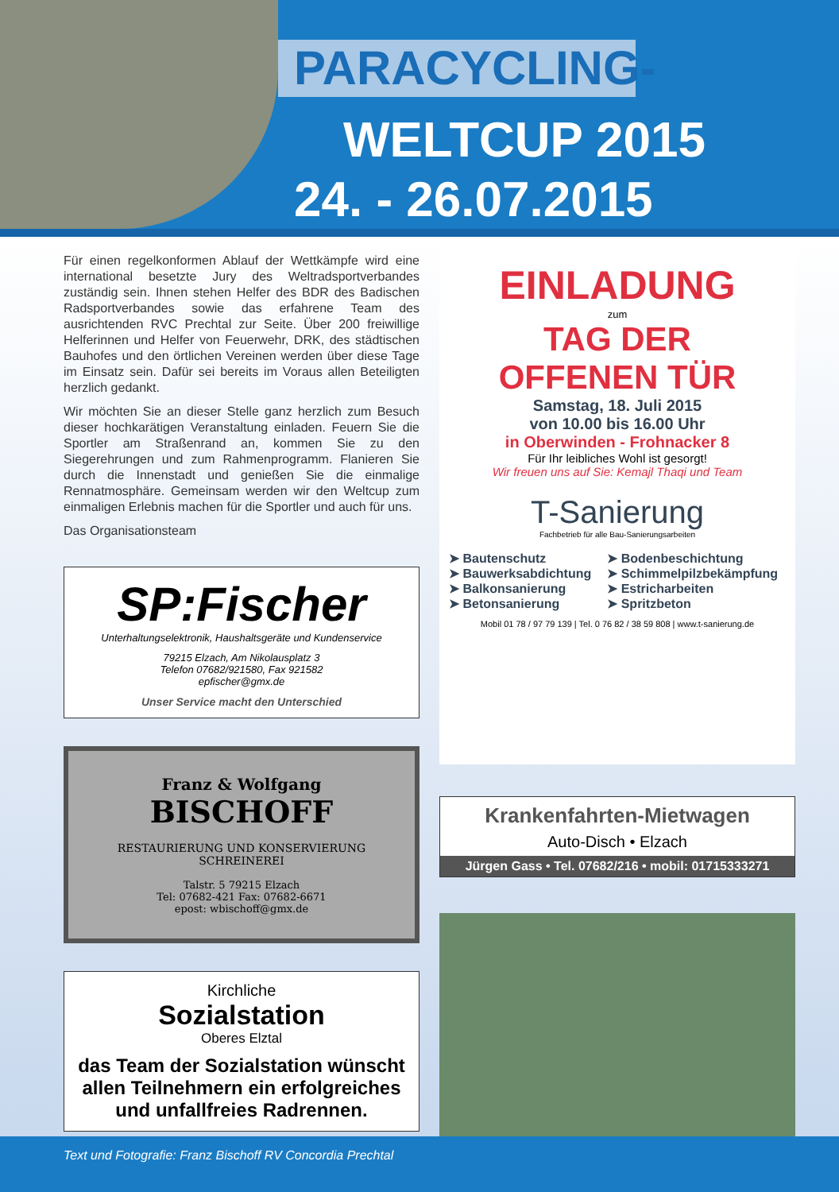PARACYCLING-
WELTCUP 2015
24. - 26.07.2015
Für einen regelkonformen Ablauf der Wettkämpfe wird eine international besetzte Jury des Weltradsportverbandes zuständig sein. Ihnen stehen Helfer des BDR des Badischen Radsportverbandes sowie das erfahrene Team des ausrichtenden RVC Prechtal zur Seite. Über 200 freiwillige Helferinnen und Helfer von Feuerwehr, DRK, des städtischen Bauhofes und den örtlichen Vereinen werden über diese Tage im Einsatz sein. Dafür sei bereits im Voraus allen Beteiligten herzlich gedankt.
Wir möchten Sie an dieser Stelle ganz herzlich zum Besuch dieser hochkarätigen Veranstaltung einladen. Feuern Sie die Sportler am Straßenrand an, kommen Sie zu den Siegerehrungen und zum Rahmenprogramm. Flanieren Sie durch die Innenstadt und genießen Sie die einmalige Rennatmosphäre. Gemeinsam werden wir den Weltcup zum einmaligen Erlebnis machen für die Sportler und auch für uns.
Das Organisationsteam
SP:Fischer
Unterhaltungselektronik, Haushaltsgeräte und Kundenservice
79215 Elzach, Am Nikolausplatz 3
Telefon 07682/921580, Fax 921582
epfischer@gmx.de
Unser Service macht den Unterschied
Franz & Wolfgang
BISCHOFF
RESTAURIERUNG UND KONSERVIERUNG
SCHREINEREI
Talstr. 5 79215 Elzach
Tel: 07682-421 Fax: 07682-6671
epost: wbischoff@gmx.de
Kirchliche
Sozialstation
Oberes Elztal
das Team der Sozialstation wünscht allen Teilnehmern ein erfolgreiches und unfallfreies Radrennen.
EINLADUNG
zum
TAG DER
OFFENEN TÜR
Samstag, 18. Juli 2015
von 10.00 bis 16.00 Uhr
in Oberwinden - Frohnacker 8
Für Ihr leibliches Wohl ist gesorgt!
Wir freuen uns auf Sie: Kemajl Thaqi und Team
T-Sanierung
Fachbetrieb für alle Bau-Sanierungsarbeiten
➤ Bautenschutz
➤ Bauwerksabdichtung
➤ Balkonsanierung
➤ Betonsanierung
➤ Bodenbeschichtung
➤ Schimmelpilzbekämpfung
➤ Estricharbeiten
➤ Spritzbeton
Mobil 01 78 / 97 79 139 | Tel. 0 76 82 / 38 59 808 | www.t-sanierung.de
Krankenfahrten-Mietwagen
Auto-Disch • Elzach
Jürgen Gass • Tel. 07682/216 • mobil: 01715333271
Text und Fotografie: Franz Bischoff RV Concordia Prechtal